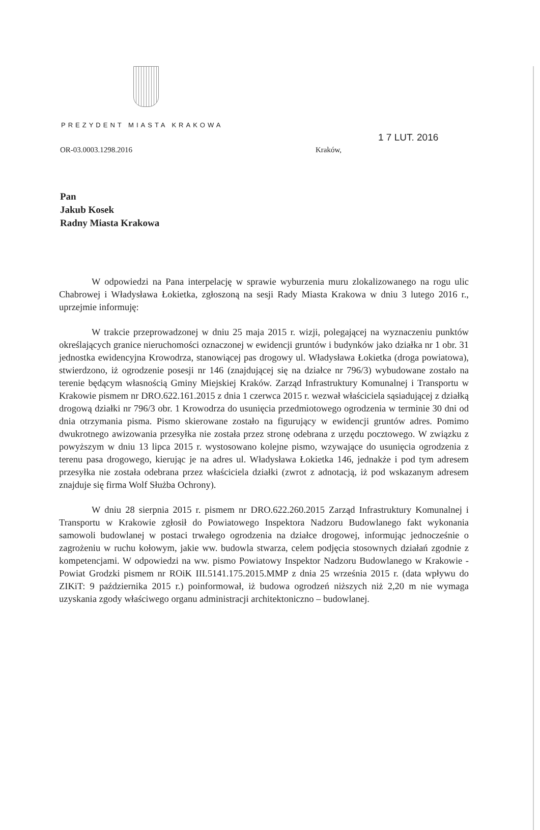PREZYDENT MIASTA KRAKOWA
OR-03.0003.1298.2016
Kraków,
1 7 LUT. 2016
Pan
Jakub Kosek
Radny Miasta Krakowa
W odpowiedzi na Pana interpelację w sprawie wyburzenia muru zlokalizowanego na rogu ulic Chabrowej i Władysława Łokietka, zgłoszoną na sesji Rady Miasta Krakowa w dniu 3 lutego 2016 r., uprzejmie informuję:
W trakcie przeprowadzonej w dniu 25 maja 2015 r. wizji, polegającej na wyznaczeniu punktów określających granice nieruchomości oznaczonej w ewidencji gruntów i budynków jako działka nr 1 obr. 31 jednostka ewidencyjna Krowodrza, stanowiącej pas drogowy ul. Władysława Łokietka (droga powiatowa), stwierdzono, iż ogrodzenie posesji nr 146 (znajdującej się na działce nr 796/3) wybudowane zostało na terenie będącym własnością Gminy Miejskiej Kraków. Zarząd Infrastruktury Komunalnej i Transportu w Krakowie pismem nr DRO.622.161.2015 z dnia 1 czerwca 2015 r. wezwał właściciela sąsiadującej z działką drogową działki nr 796/3 obr. 1 Krowodrza do usunięcia przedmiotowego ogrodzenia w terminie 30 dni od dnia otrzymania pisma. Pismo skierowane zostało na figurujący w ewidencji gruntów adres. Pomimo dwukrotnego awizowania przesyłka nie została przez stronę odebrana z urzędu pocztowego. W związku z powyższym w dniu 13 lipca 2015 r. wystosowano kolejne pismo, wzywające do usunięcia ogrodzenia z terenu pasa drogowego, kierując je na adres ul. Władysława Łokietka 146, jednakże i pod tym adresem przesyłka nie została odebrana przez właściciela działki (zwrot z adnotacją, iż pod wskazanym adresem znajduje się firma Wolf Służba Ochrony).
W dniu 28 sierpnia 2015 r. pismem nr DRO.622.260.2015 Zarząd Infrastruktury Komunalnej i Transportu w Krakowie zgłosił do Powiatowego Inspektora Nadzoru Budowlanego fakt wykonania samowoli budowlanej w postaci trwałego ogrodzenia na działce drogowej, informując jednocześnie o zagrożeniu w ruchu kołowym, jakie ww. budowla stwarza, celem podjęcia stosownych działań zgodnie z kompetencjami. W odpowiedzi na ww. pismo Powiatowy Inspektor Nadzoru Budowlanego w Krakowie - Powiat Grodzki pismem nr ROiK III.5141.175.2015.MMP z dnia 25 września 2015 r. (data wpływu do ZIKiT: 9 października 2015 r.) poinformował, iż budowa ogrodzeń niższych niż 2,20 m nie wymaga uzyskania zgody właściwego organu administracji architektoniczno – budowlanej.